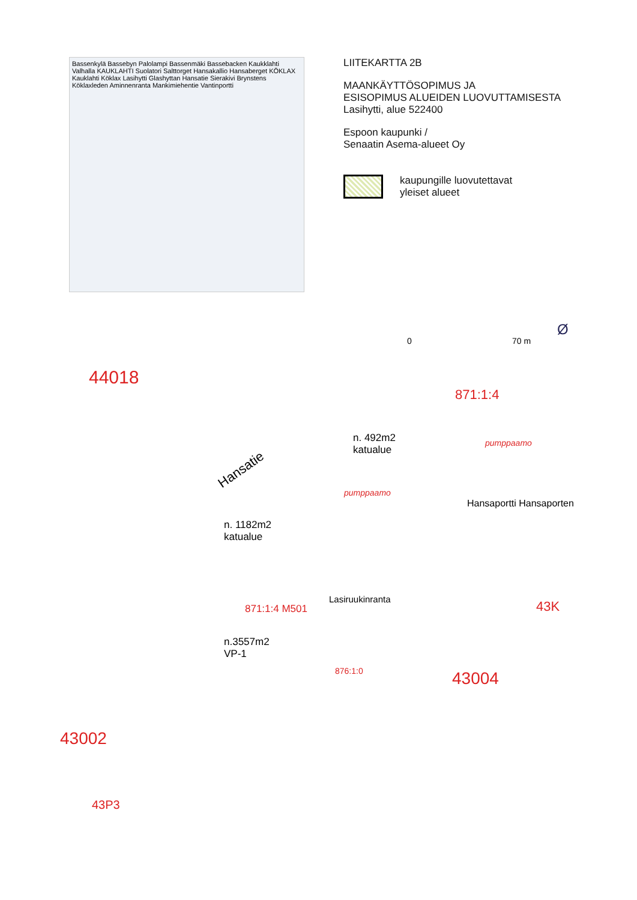Bassenkylä Bassebyn Palolampi Bassenmäki Bassebacken Kaukklahti Valhalla KAUKLAHTI Suolatori Salttorget Hansakallio Hansaberget KÖKLAX Kauklahti Köklax Lasihytti Glashyttan Hansatie Sierakivi Brynstens Köklaxleden Aminnenranta Mankimiehentie Vantinportti
LIITEKARTTA 2B
MAANKÄYTTÖSOPIMUS JA
ESISOPIMUS ALUEIDEN LUOVUTTAMISESTA
Lasihytti, alue 522400
Espoon kaupunki /
Senaatin Asema-alueet Oy
kaupungille luovutettavat
yleiset alueet
0 70 m
44018
871:1:4
n. 492m2
katualue
pumppaamo
Hansatie
pumppaamo
Hansaportti Hansaporten
n. 1182m2
katualue
871:1:4 M501
Lasiruukinranta
n.3557m2
VP-1
876:1:0 43004
43002
43P3
43K
Ø